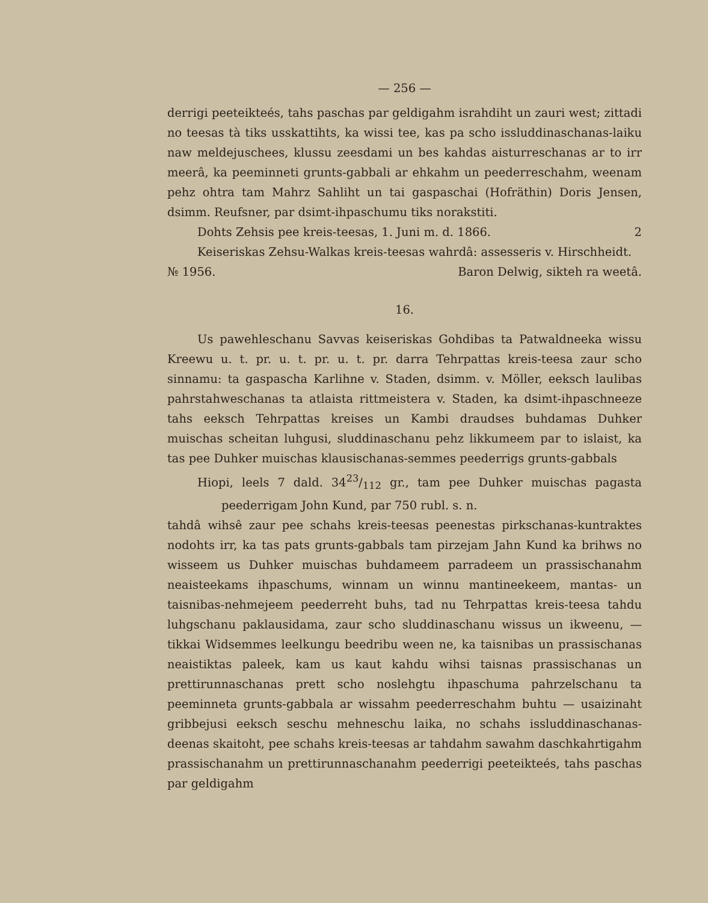— 256 —
derrigi peeteikteés, tahs paschas par geldigahm israhdiht un zauri west; zittadi no teesas tà tiks usskattihts, ka wissi tee, kas pa scho issluddinaschanas-laiku naw meldejuschees, klussu zeesdami un bes kahdas aisturreschanas ar to irr meerâ, ka peeminneti grunts-gabbali ar ehkahm un peederreschahm, weenam pehz ohtra tam Mahrz Sahliht un tai gaspaschai (Hofräthin) Doris Jensen, dsimm. Reufsner, par dsimt-ihpaschumu tiks norakstiti.
Dohts Zehsis pee kreis-teesas, 1. Juni m. d. 1866. 2
Keiseriskas Zehsu-Walkas kreis-teesas wahrdâ: assesseris v. Hirschheidt.
№ 1956. Baron Delwig, sikteh ra weetâ.
16.
Us pawehleschanu Savvas keiseriskas Gohdibas ta Patwaldneeka wissu Kreewu u. t. pr. u. t. pr. u. t. pr. darra Tehrpattas kreis-teesa zaur scho sinnamu: ta gaspascha Karlihne v. Staden, dsimm. v. Möller, eeksch laulibas pahrstahweschanas ta atlaista rittmeistera v. Staden, ka dsimt-ihpaschneeze tahs eeksch Tehrpattas kreises un Kambi draudses buhdamas Duhker muischas scheitan luhgusi, sluddinaschanu pehz likkumeem par to islaist, ka tas pee Duhker muischas klausischanas-semmes peederrigs grunts-gabbals
Hiopi, leels 7 dald. 3423/112 gr., tam pee Duhker muischas pagasta peederrigam John Kund, par 750 rubl. s. n.
tahdâ wihsê zaur pee schahs kreis-teesas peenestas pirkschanas-kuntraktes nodohts irr, ka tas pats grunts-gabbals tam pirzejam Jahn Kund ka brihws no wisseem us Duhker muischas buhdameem parradeem un prassischanahm neaisteekams ihpaschums, winnam un winnu mantineekeem, mantas- un taisnibas-nehmejeem peederreht buhs, tad nu Tehrpattas kreis-teesa tahdu luhgschanu paklausidama, zaur scho sluddinaschanu wissus un ikweenu, — tikkai Widsemmes leelkungu beedribu ween ne, ka taisnibas un prassischanas neaistiktas paleek, kam us kaut kahdu wihsi taisnas prassischanas un prettirunnaschanas prett scho noslehgtu ihpaschuma pahrzelschanu ta peeminneta grunts-gabbala ar wissahm peederreschahm buhtu — usaizinaht gribbejusi eeksch seschu mehneschu laika, no schahs issluddinaschanas-deenas skaitoht, pee schahs kreis-teesas ar tahdahm sawahm daschkahrtigahm prassischanahm un prettirunnaschanahm peederrigi peeteikteés, tahs paschas par geldigahm